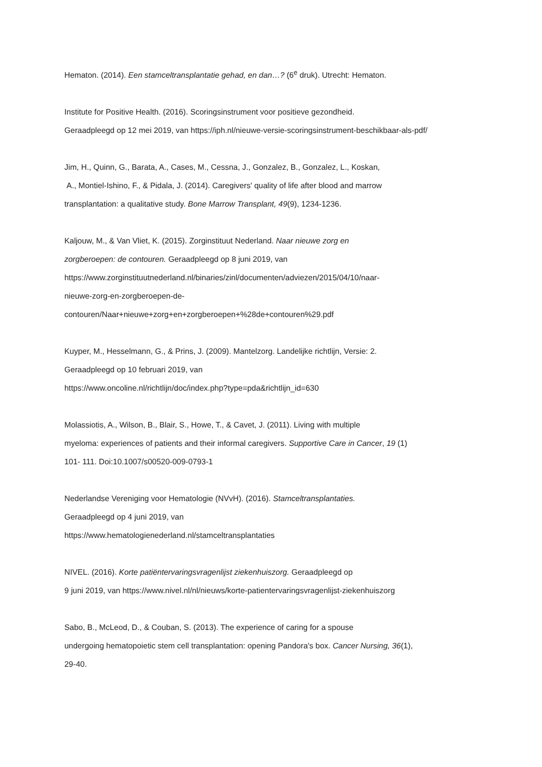Hematon. (2014). Een stamceltransplantatie gehad, en dan…? (6<sup>e</sup> druk). Utrecht: Hematon.
Institute for Positive Health. (2016). Scoringsinstrument voor positieve gezondheid.
Geraadpleegd op 12 mei 2019, van https://iph.nl/nieuwe-versie-scoringsinstrument-beschikbaar-als-pdf/
Jim, H., Quinn, G., Barata, A., Cases, M., Cessna, J., Gonzalez, B., Gonzalez, L., Koskan,
A., Montiel-Ishino, F., & Pidala, J. (2014). Caregivers' quality of life after blood and marrow
transplantation: a qualitative study. Bone Marrow Transplant, 49(9), 1234-1236.
Kaljouw, M., & Van Vliet, K. (2015). Zorginstituut Nederland. Naar nieuwe zorg en
zorgberoepen: de contouren. Geraadpleegd op 8 juni 2019, van
https://www.zorginstituutnederland.nl/binaries/zinl/documenten/adviezen/2015/04/10/naar-
nieuwe-zorg-en-zorgberoepen-de-
contouren/Naar+nieuwe+zorg+en+zorgberoepen+%28de+contouren%29.pdf
Kuyper, M., Hesselmann, G., & Prins, J. (2009). Mantelzorg. Landelijke richtlijn, Versie: 2.
Geraadpleegd op 10 februari 2019, van
https://www.oncoline.nl/richtlijn/doc/index.php?type=pda&richtlijn_id=630
Molassiotis, A., Wilson, B., Blair, S., Howe, T., & Cavet, J. (2011). Living with multiple
myeloma: experiences of patients and their informal caregivers. Supportive Care in Cancer, 19 (1)
101- 111. Doi:10.1007/s00520-009-0793-1
Nederlandse Vereniging voor Hematologie (NVvH). (2016). Stamceltransplantaties.
Geraadpleegd op 4 juni 2019, van
https://www.hematologienederland.nl/stamceltransplantaties
NIVEL. (2016). Korte patiëntervaringsvragenlijst ziekenhuiszorg. Geraadpleegd op
9 juni 2019, van https://www.nivel.nl/nl/nieuws/korte-patientervaringsvragenlijst-ziekenhuiszorg
Sabo, B., McLeod, D., & Couban, S. (2013). The experience of caring for a spouse
undergoing hematopoietic stem cell transplantation: opening Pandora's box. Cancer Nursing, 36(1),
29-40.